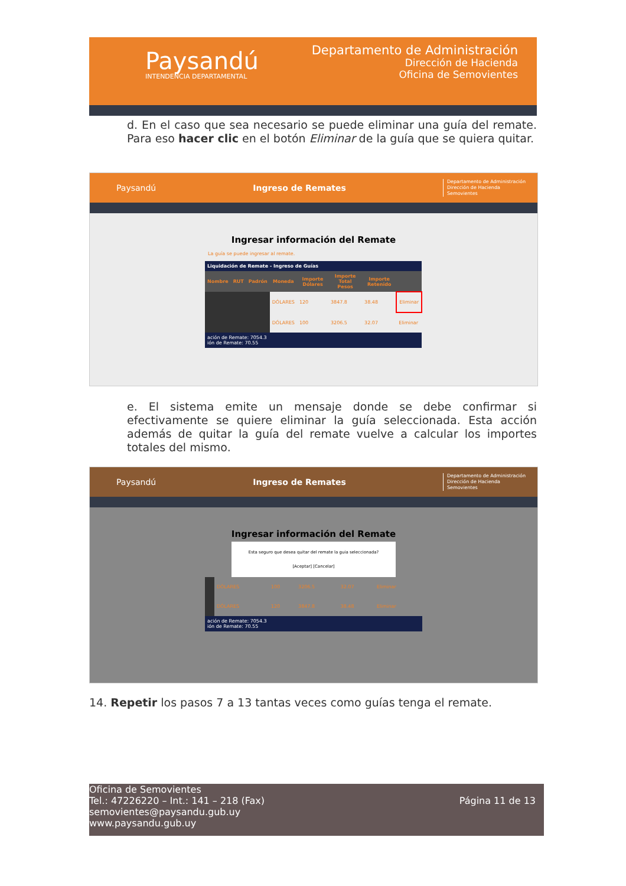Paysandú
INTENDENCIA DEPARTAMENTAL
Departamento de Administración
Dirección de Hacienda
Oficina de Semovientes
d. En el caso que sea necesario se puede eliminar una guía del remate. Para eso hacer clic en el botón Eliminar de la guía que se quiera quitar.
Paysandú Ingreso de Remates Departamento de Administración
Dirección de Hacienda
Semovientes
Ingresar información del Remate
La guía se puede ingresar al remate.
| Liquidación de Remate - Ingreso de Guías | | | | | | | |
| --- | --- | --- | --- | --- | --- | --- | --- |
| Nombre | RUT | Padrón | Moneda | Importe Dólares | Importe Total Pesos | Importe Retenido | |
| | | | DÓLARES | 120 | 3847.8 | 38.48 | Eliminar |
| | | | DÓLARES | 100 | 3206.5 | 32.07 | Eliminar |
| ación de Remate: 7054.3 ión de Remate: 70.55 | | | | | | | |
e. El sistema emite un mensaje donde se debe confirmar si efectivamente se quiere eliminar la guía seleccionada. Esta acción además de quitar la guía del remate vuelve a calcular los importes totales del mismo.
Paysandú Ingreso de Remates Departamento de Administración
Dirección de Hacienda
Semovientes
Ingresar información del Remate
Esta seguro que desea quitar del remate la guia seleccionada?
[Aceptar] [Cancelar]
| | DÓLARES | 100 | 3206.5 | 32.07 | Eliminar |
| | DÓLARES | 120 | 3847.8 | 38.48 | Eliminar |
| ación de Remate: 7054.3 ión de Remate: 70.55 | | | | | |
14. Repetir los pasos 7 a 13 tantas veces como guías tenga el remate.
Oficina de Semovientes
Tel.: 47226220 – Int.: 141 – 218 (Fax)
semovientes@paysandu.gub.uy
www.paysandu.gub.uy
Página 11 de 13